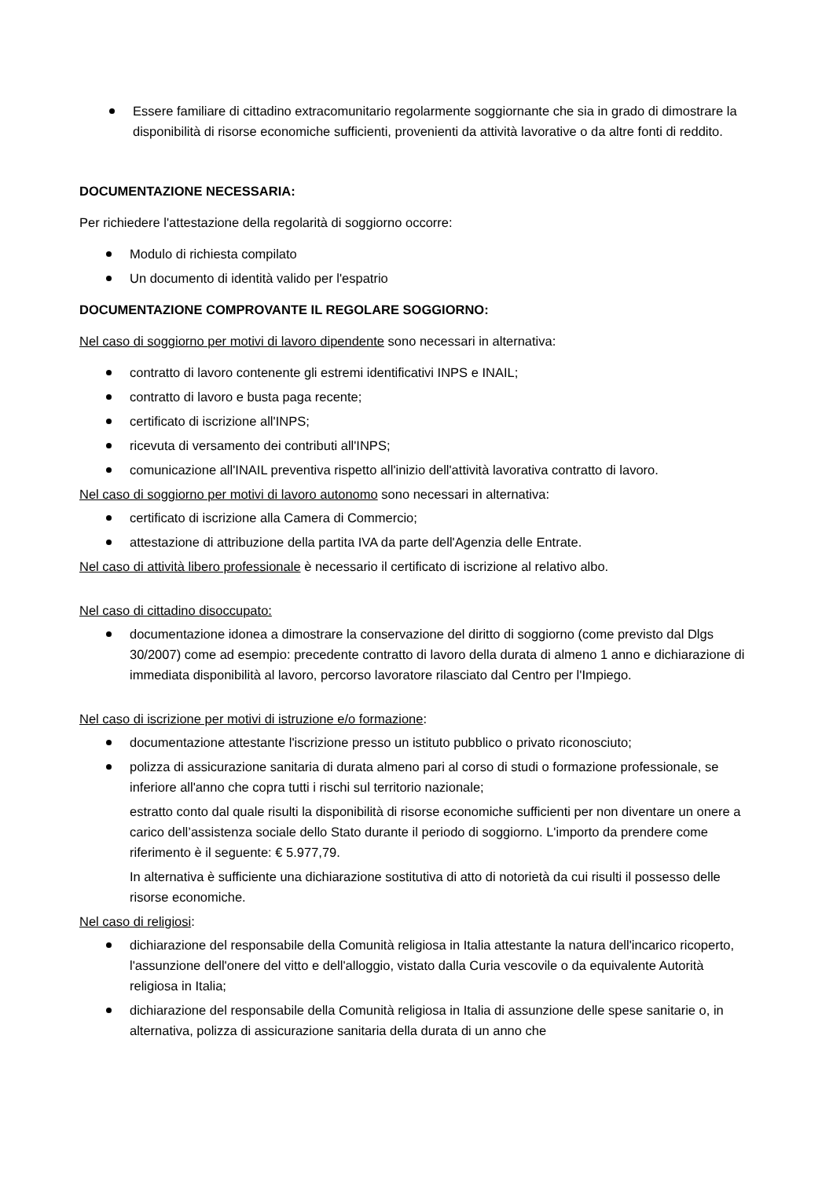Essere familiare di cittadino extracomunitario regolarmente soggiornante che sia in grado di dimostrare la disponibilità di risorse economiche sufficienti, provenienti da attività lavorative o da altre fonti di reddito.
DOCUMENTAZIONE NECESSARIA:
Per richiedere l'attestazione della regolarità di soggiorno occorre:
Modulo di richiesta compilato
Un documento di identità valido per l'espatrio
DOCUMENTAZIONE COMPROVANTE IL REGOLARE SOGGIORNO:
Nel caso di soggiorno per motivi di lavoro dipendente sono necessari in alternativa:
contratto di lavoro contenente gli estremi identificativi INPS e INAIL;
contratto di lavoro e busta paga recente;
certificato di iscrizione all'INPS;
ricevuta di versamento dei contributi all'INPS;
comunicazione all'INAIL preventiva rispetto all'inizio dell'attività lavorativa contratto di lavoro.
Nel caso di soggiorno per motivi di lavoro autonomo sono necessari in alternativa:
certificato di iscrizione alla Camera di Commercio;
attestazione di attribuzione della partita IVA da parte dell'Agenzia delle Entrate.
Nel caso di attività libero professionale è necessario il certificato di iscrizione al relativo albo.
Nel caso di cittadino disoccupato:
documentazione idonea a dimostrare la conservazione del diritto di soggiorno (come previsto dal Dlgs 30/2007) come ad esempio: precedente contratto di lavoro della durata di almeno 1 anno e dichiarazione di immediata disponibilità al lavoro, percorso lavoratore rilasciato dal Centro per l'Impiego.
Nel caso di iscrizione per motivi di istruzione e/o formazione:
documentazione attestante l'iscrizione presso un istituto pubblico o privato riconosciuto;
polizza di assicurazione sanitaria di durata almeno pari al corso di studi o formazione professionale, se inferiore all'anno che copra tutti i rischi sul territorio nazionale;
estratto conto dal quale risulti la disponibilità di risorse economiche sufficienti per non diventare un onere a carico dell’assistenza sociale dello Stato durante il periodo di soggiorno. L'importo da prendere come riferimento è il seguente: € 5.977,79.
In alternativa è sufficiente una dichiarazione sostitutiva di atto di notorietà da cui risulti il possesso delle risorse economiche.
Nel caso di religiosi:
dichiarazione del responsabile della Comunità religiosa in Italia attestante la natura dell'incarico ricoperto, l'assunzione dell'onere del vitto e dell'alloggio, vistato dalla Curia vescovile o da equivalente Autorità religiosa in Italia;
dichiarazione del responsabile della Comunità religiosa in Italia di assunzione delle spese sanitarie o, in alternativa, polizza di assicurazione sanitaria della durata di un anno che